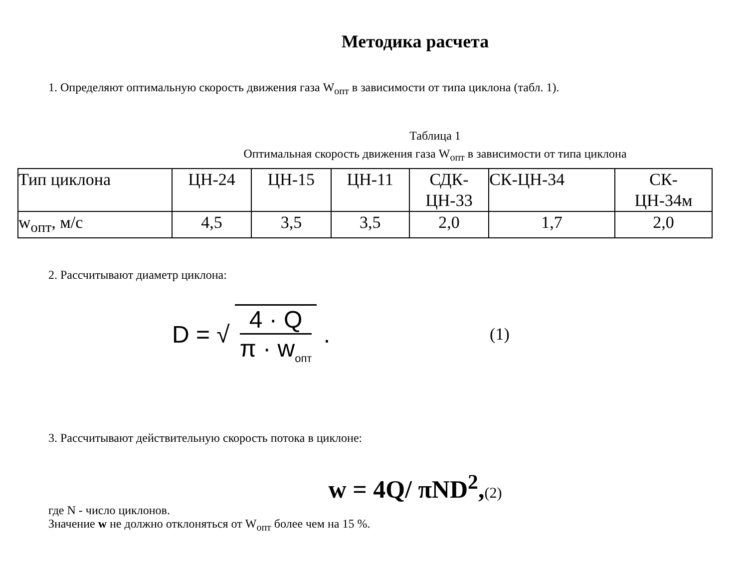Методика расчета
1. Определяют оптимальную скорость движения газа W<sub>опт</sub> в зависимости от типа циклона (табл. 1).
Таблица 1
Оптимальная скорость движения газа W<sub>опт</sub> в зависимости от типа циклона
| Тип циклона | ЦН-24 | ЦН-15 | ЦН-11 | СДК- ЦН-33 | СК-ЦН-34 | СК- ЦН-34м |
| w<sub>опт</sub>, м/с | 4,5 | 3,5 | 3,5 | 2,0 | 1,7 | 2,0 |
2. Рассчитывают диаметр циклона:
D = √ 4 · Q π · w<sub>опт</sub> . (1)
3. Рассчитывают действительную скорость потока в циклоне:
w = 4Q/ πND<sup>2</sup>,(2)
где N - число циклонов.
Значение w не должно отклоняться от W<sub>опт</sub> более чем на 15 %.